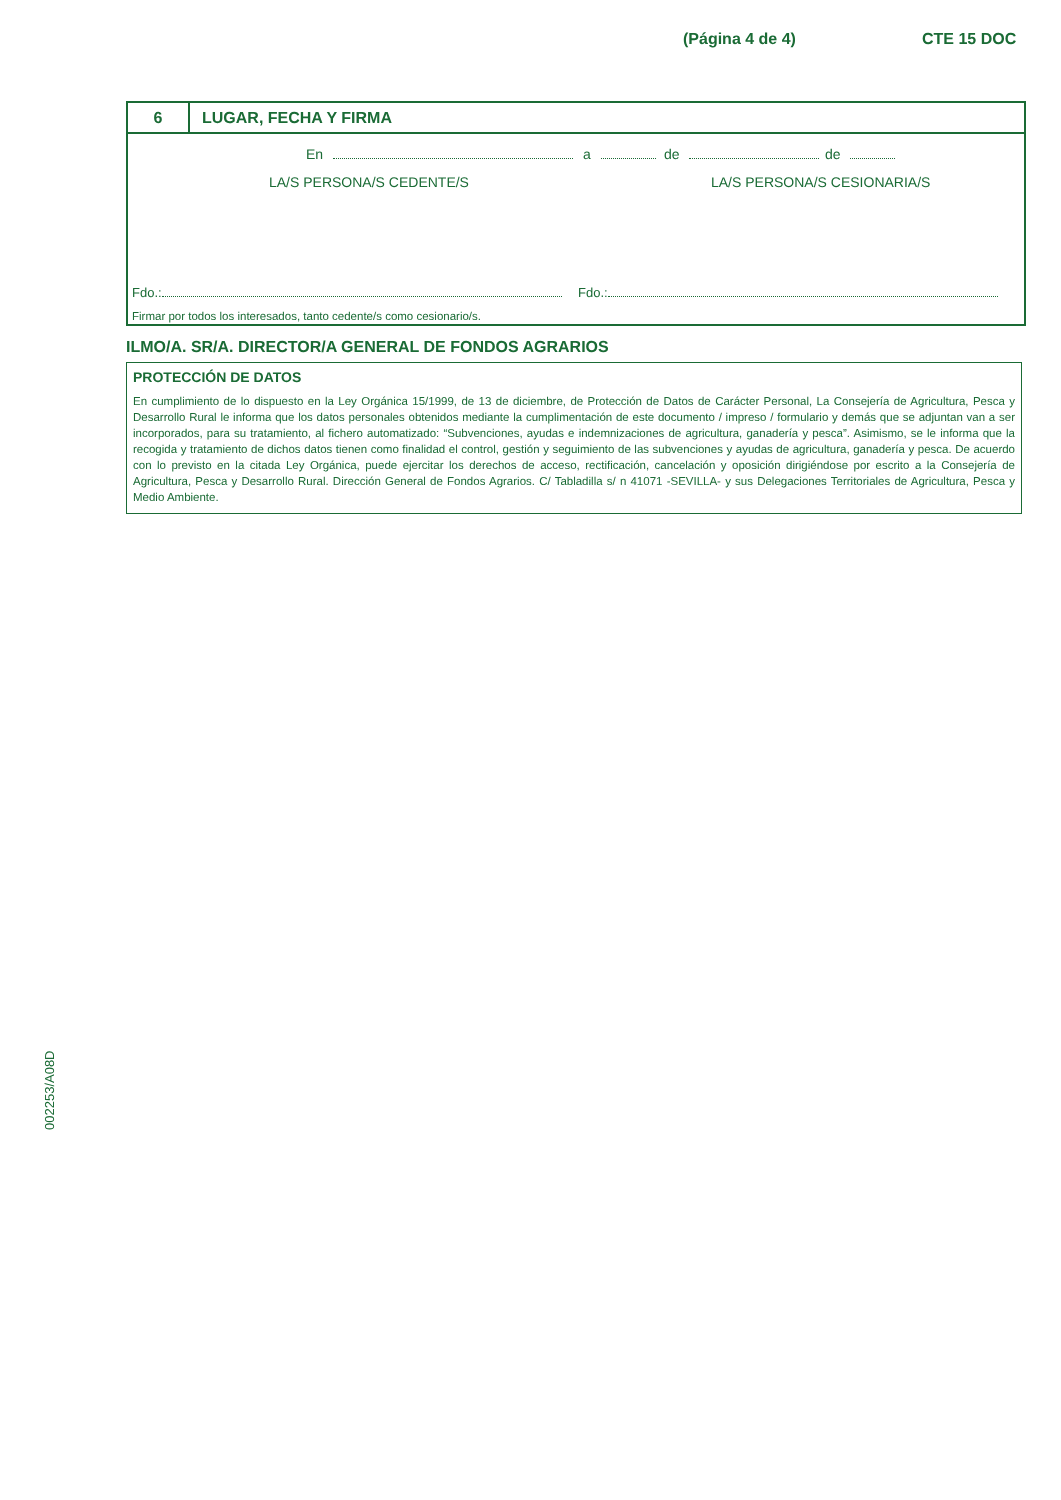(Página 4 de 4) CTE 15 DOC
6 LUGAR, FECHA Y FIRMA
En a de de
LA/S PERSONA/S CEDENTE/S LA/S PERSONA/S CESIONARIA/S
Fdo.: Fdo.:
Firmar por todos los interesados, tanto cedente/s como cesionario/s.
ILMO/A. SR/A. DIRECTOR/A GENERAL DE FONDOS AGRARIOS
PROTECCIÓN DE DATOS
En cumplimiento de lo dispuesto en la Ley Orgánica 15/1999, de 13 de diciembre, de Protección de Datos de Carácter Personal, La Consejería de Agricultura, Pesca y Desarrollo Rural le informa que los datos personales obtenidos mediante la cumplimentación de este documento / impreso / formulario y demás que se adjuntan van a ser incorporados, para su tratamiento, al fichero automatizado: “Subvenciones, ayudas e indemnizaciones de agricultura, ganadería y pesca”. Asimismo, se le informa que la recogida y tratamiento de dichos datos tienen como finalidad el control, gestión y seguimiento de las subvenciones y ayudas de agricultura, ganadería y pesca. De acuerdo con lo previsto en la citada Ley Orgánica, puede ejercitar los derechos de acceso, rectificación, cancelación y oposición dirigiéndose por escrito a la Consejería de Agricultura, Pesca y Desarrollo Rural. Dirección General de Fondos Agrarios. C/ Tabladilla s/ n 41071 -SEVILLA- y sus Delegaciones Territoriales de Agricultura, Pesca y Medio Ambiente.
002253/A08D